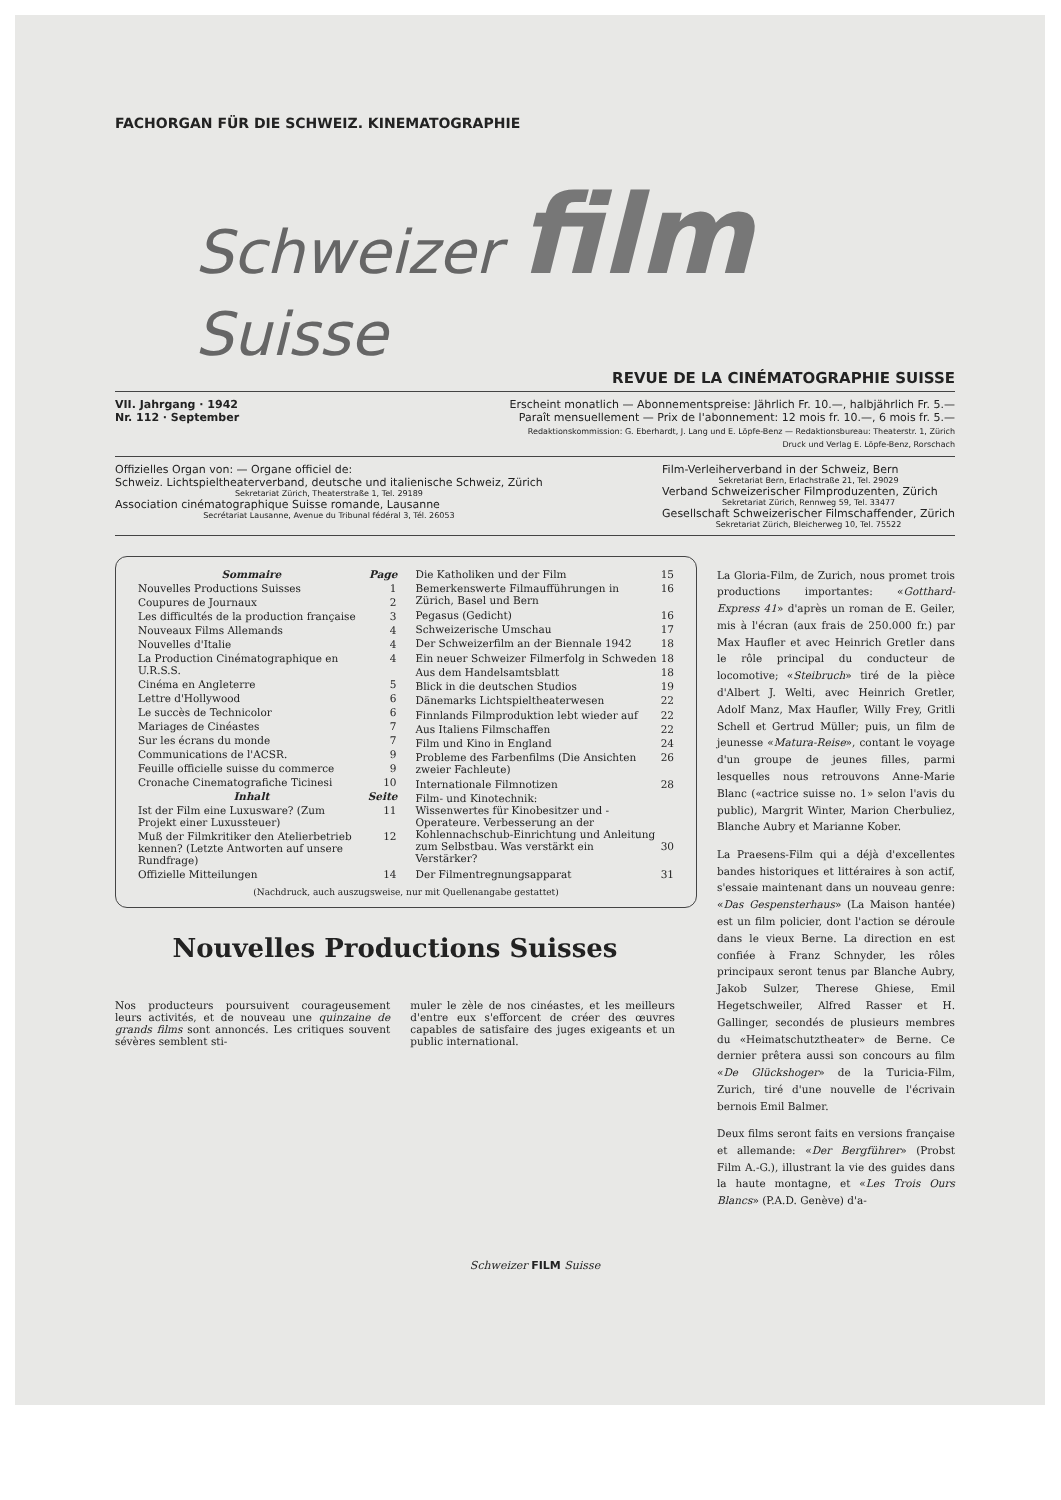FACHORGAN FÜR DIE SCHWEIZ. KINEMATOGRAPHIE
Schweizer film Suisse
REVUE DE LA CINÉMATOGRAPHIE SUISSE
VII. Jahrgang · 1942
Nr. 112 · September
Erscheint monatlich — Abonnementspreise: Jährlich Fr. 10.—, halbjährlich Fr. 5.—
Paraît mensuellement — Prix de l'abonnement: 12 mois fr. 10.—, 6 mois fr. 5.—
Redaktionskommission: G. Eberhardt, J. Lang und E. Löpfe-Benz — Redaktionsbureau: Theaterstr. 1, Zürich
Druck und Verlag E. Löpfe-Benz, Rorschach
Offizielles Organ von: — Organe officiel de:
Schweiz. Lichtspieltheaterverband, deutsche und italienische Schweiz, Zürich
Sekretariat Zürich, Theaterstraße 1, Tel. 29189
Association cinématographique Suisse romande, Lausanne
Secrétariat Lausanne, Avenue du Tribunal fédéral 3, Tél. 26053
Film-Verleiherverband in der Schweiz, Bern
Sekretariat Bern, Erlachstraße 21, Tel. 29029
Verband Schweizerischer Filmproduzenten, Zürich
Sekretariat Zürich, Rennweg 59, Tel. 33477
Gesellschaft Schweizerischer Filmschaffender, Zürich
Sekretariat Zürich, Bleicherweg 10, Tel. 75522
| Sommaire | Page |
| --- | --- |
| Nouvelles Productions Suisses | 1 |
| Coupures de Journaux | 2 |
| Les difficultés de la production française | 3 |
| Nouveaux Films Allemands | 4 |
| Nouvelles d'Italie | 4 |
| La Production Cinématographique en U.R.S.S. | 4 |
| Cinéma en Angleterre | 5 |
| Lettre d'Hollywood | 6 |
| Le succès de Technicolor | 6 |
| Mariages de Cinéastes | 7 |
| Sur les écrans du monde | 7 |
| Communications de l'ACSR. | 9 |
| Feuille officielle suisse du commerce | 9 |
| Cronache Cinematografiche Ticinesi | 10 |
| Inhalt | Seite |
| Ist der Film eine Luxusware? (Zum Projekt einer Luxussteuer) | 11 |
| Muß der Filmkritiker den Atelierbetrieb kennen? (Letzte Antworten auf unsere Rundfrage) | 12 |
| Offizielle Mitteilungen | 14 |
| Die Katholiken und der Film | 15 |
| Bemerkenswerte Filmaufführungen in Zürich, Basel und Bern | 16 |
| Pegasus (Gedicht) | 16 |
| Schweizerische Umschau | 17 |
| Der Schweizerfilm an der Biennale 1942 | 18 |
| Ein neuer Schweizer Filmerfolg in Schweden | 18 |
| Aus dem Handelsamtsblatt | 18 |
| Blick in die deutschen Studios | 19 |
| Dänemarks Lichtspieltheaterwesen | 22 |
| Finnlands Filmproduktion lebt wieder auf | 22 |
| Aus Italiens Filmschaffen | 22 |
| Film und Kino in England | 24 |
| Probleme des Farbenfilms (Die Ansichten zweier Fachleute) | 26 |
| Internationale Filmnotizen | 28 |
| Film- und Kinotechnik: Wissenwertes für Kinobesitzer und -Operateure. Verbesserung an der Kohlennachschub-Einrichtung und Anleitung zum Selbstbau. Was verstärkt ein Verstärker? | 30 |
| Der Filmentregnungsapparat | 31 |
(Nachdruck, auch auszugsweise, nur mit Quellenangabe gestattet)
Nouvelles Productions Suisses
Nos producteurs poursuivent courageusement leurs activités, et de nouveau une quinzaine de grands films sont annoncés. Les critiques souvent sévères semblent sti-
muler le zèle de nos cinéastes, et les meilleurs d'entre eux s'efforcent de créer des œuvres capables de satisfaire des juges exigeants et un public international.
La Gloria-Film, de Zurich, nous promet trois productions importantes: «Gotthard-Express 41» d'après un roman de E. Geiler, mis à l'écran (aux frais de 250.000 fr.) par Max Haufler et avec Heinrich Gretler dans le rôle principal du conducteur de locomotive; «Steibruch» tiré de la pièce d'Albert J. Welti, avec Heinrich Gretler, Adolf Manz, Max Haufler, Willy Frey, Gritli Schell et Gertrud Müller; puis, un film de jeunesse «Matura-Reise», contant le voyage d'un groupe de jeunes filles, parmi lesquelles nous retrouvons Anne-Marie Blanc («actrice suisse no. 1» selon l'avis du public), Margrit Winter, Marion Cherbuliez, Blanche Aubry et Marianne Kober.
La Praesens-Film qui a déjà d'excellentes bandes historiques et littéraires à son actif, s'essaie maintenant dans un nouveau genre: «Das Gespensterhaus» (La Maison hantée) est un film policier, dont l'action se déroule dans le vieux Berne. La direction en est confiée à Franz Schnyder, les rôles principaux seront tenus par Blanche Aubry, Jakob Sulzer, Therese Ghiese, Emil Hegetschweiler, Alfred Rasser et H. Gallinger, secondés de plusieurs membres du «Heimatschutztheater» de Berne. Ce dernier prêtera aussi son concours au film «De Glückshoger» de la Turicia-Film, Zurich, tiré d'une nouvelle de l'écrivain bernois Emil Balmer.
Deux films seront faits en versions française et allemande: «Der Bergführer» (Probst Film A.-G.), illustrant la vie des guides dans la haute montagne, et «Les Trois Ours Blancs» (P.A.D. Genève) d'a-
Schweizer FILM Suisse